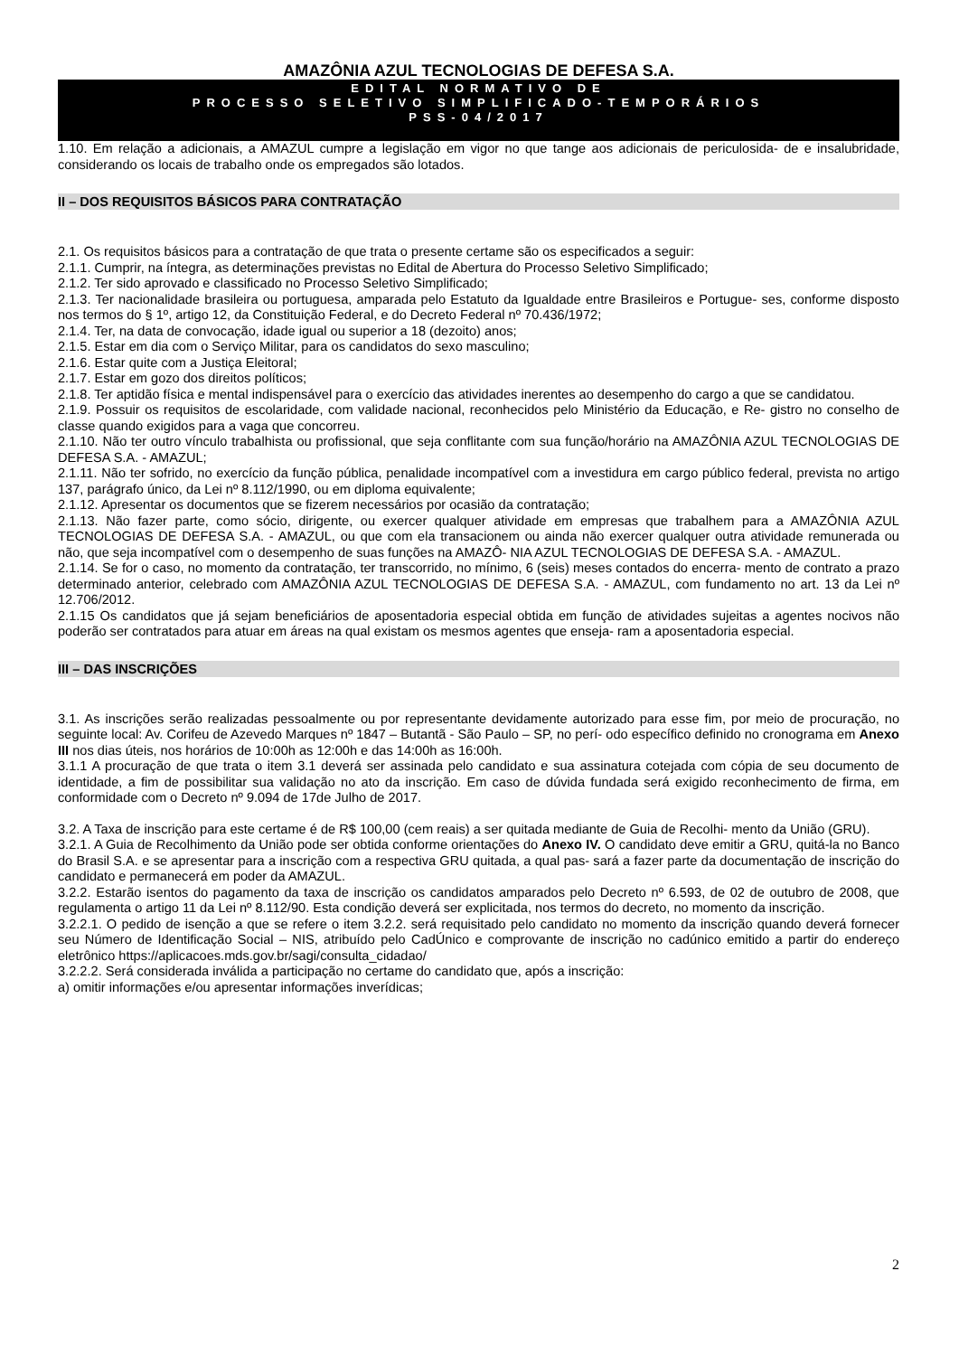AMAZÔNIA AZUL TECNOLOGIAS DE DEFESA S.A.
EDITAL NORMATIVO DE
PROCESSO SELETIVO SIMPLIFICADO-TEMPORÁRIOS
PSS-04/2017
1.10. Em relação a adicionais, a AMAZUL cumpre a legislação em vigor no que tange aos adicionais de periculosida- de e insalubridade, considerando os locais de trabalho onde os empregados são lotados.
II – DOS REQUISITOS BÁSICOS PARA CONTRATAÇÃO
2.1. Os requisitos básicos para a contratação de que trata o presente certame são os especificados a seguir:
2.1.1. Cumprir, na íntegra, as determinações previstas no Edital de Abertura do Processo Seletivo Simplificado;
2.1.2. Ter sido aprovado e classificado no Processo Seletivo Simplificado;
2.1.3. Ter nacionalidade brasileira ou portuguesa, amparada pelo Estatuto da Igualdade entre Brasileiros e Portugue- ses, conforme disposto nos termos do § 1º, artigo 12, da Constituição Federal, e do Decreto Federal nº 70.436/1972;
2.1.4. Ter, na data de convocação, idade igual ou superior a 18 (dezoito) anos;
2.1.5. Estar em dia com o Serviço Militar, para os candidatos do sexo masculino;
2.1.6. Estar quite com a Justiça Eleitoral;
2.1.7. Estar em gozo dos direitos políticos;
2.1.8. Ter aptidão física e mental indispensável para o exercício das atividades inerentes ao desempenho do cargo a que se candidatou.
2.1.9. Possuir os requisitos de escolaridade, com validade nacional, reconhecidos pelo Ministério da Educação, e Re- gistro no conselho de classe quando exigidos para a vaga que concorreu.
2.1.10. Não ter outro vínculo trabalhista ou profissional, que seja conflitante com sua função/horário na AMAZÔNIA AZUL TECNOLOGIAS DE DEFESA S.A. - AMAZUL;
2.1.11. Não ter sofrido, no exercício da função pública, penalidade incompatível com a investidura em cargo público federal, prevista no artigo 137, parágrafo único, da Lei nº 8.112/1990, ou em diploma equivalente;
2.1.12. Apresentar os documentos que se fizerem necessários por ocasião da contratação;
2.1.13. Não fazer parte, como sócio, dirigente, ou exercer qualquer atividade em empresas que trabalhem para a AMAZÔNIA AZUL TECNOLOGIAS DE DEFESA S.A. - AMAZUL, ou que com ela transacionem ou ainda não exercer qualquer outra atividade remunerada ou não, que seja incompatível com o desempenho de suas funções na AMAZÔ- NIA AZUL TECNOLOGIAS DE DEFESA S.A. - AMAZUL.
2.1.14. Se for o caso, no momento da contratação, ter transcorrido, no mínimo, 6 (seis) meses contados do encerra- mento de contrato a prazo determinado anterior, celebrado com AMAZÔNIA AZUL TECNOLOGIAS DE DEFESA S.A. - AMAZUL, com fundamento no art. 13 da Lei nº 12.706/2012.
2.1.15 Os candidatos que já sejam beneficiários de aposentadoria especial obtida em função de atividades sujeitas a agentes nocivos não poderão ser contratados para atuar em áreas na qual existam os mesmos agentes que enseja- ram a aposentadoria especial.
III – DAS INSCRIÇÕES
3.1. As inscrições serão realizadas pessoalmente ou por representante devidamente autorizado para esse fim, por meio de procuração, no seguinte local: Av. Corifeu de Azevedo Marques nº 1847 – Butantã - São Paulo – SP, no perí- odo específico definido no cronograma em Anexo III nos dias úteis, nos horários de 10:00h as 12:00h e das 14:00h as 16:00h.
3.1.1 A procuração de que trata o item 3.1 deverá ser assinada pelo candidato e sua assinatura cotejada com cópia de seu documento de identidade, a fim de possibilitar sua validação no ato da inscrição. Em caso de dúvida fundada será exigido reconhecimento de firma, em conformidade com o Decreto nº 9.094 de 17de Julho de 2017.
3.2. A Taxa de inscrição para este certame é de R$ 100,00 (cem reais) a ser quitada mediante de Guia de Recolhi- mento da União (GRU).
3.2.1. A Guia de Recolhimento da União pode ser obtida conforme orientações do Anexo IV. O candidato deve emitir a GRU, quitá-la no Banco do Brasil S.A. e se apresentar para a inscrição com a respectiva GRU quitada, a qual pas- sará a fazer parte da documentação de inscrição do candidato e permanecerá em poder da AMAZUL.
3.2.2. Estarão isentos do pagamento da taxa de inscrição os candidatos amparados pelo Decreto nº 6.593, de 02 de outubro de 2008, que regulamenta o artigo 11 da Lei nº 8.112/90. Esta condição deverá ser explicitada, nos termos do decreto, no momento da inscrição.
3.2.2.1. O pedido de isenção a que se refere o item 3.2.2. será requisitado pelo candidato no momento da inscrição quando deverá fornecer seu Número de Identificação Social – NIS, atribuído pelo CadÚnico e comprovante de inscrição no cadúnico emitido a partir do endereço eletrônico https://aplicacoes.mds.gov.br/sagi/consulta_cidadao/
3.2.2.2. Será considerada inválida a participação no certame do candidato que, após a inscrição:
a) omitir informações e/ou apresentar informações inverídicas;
2